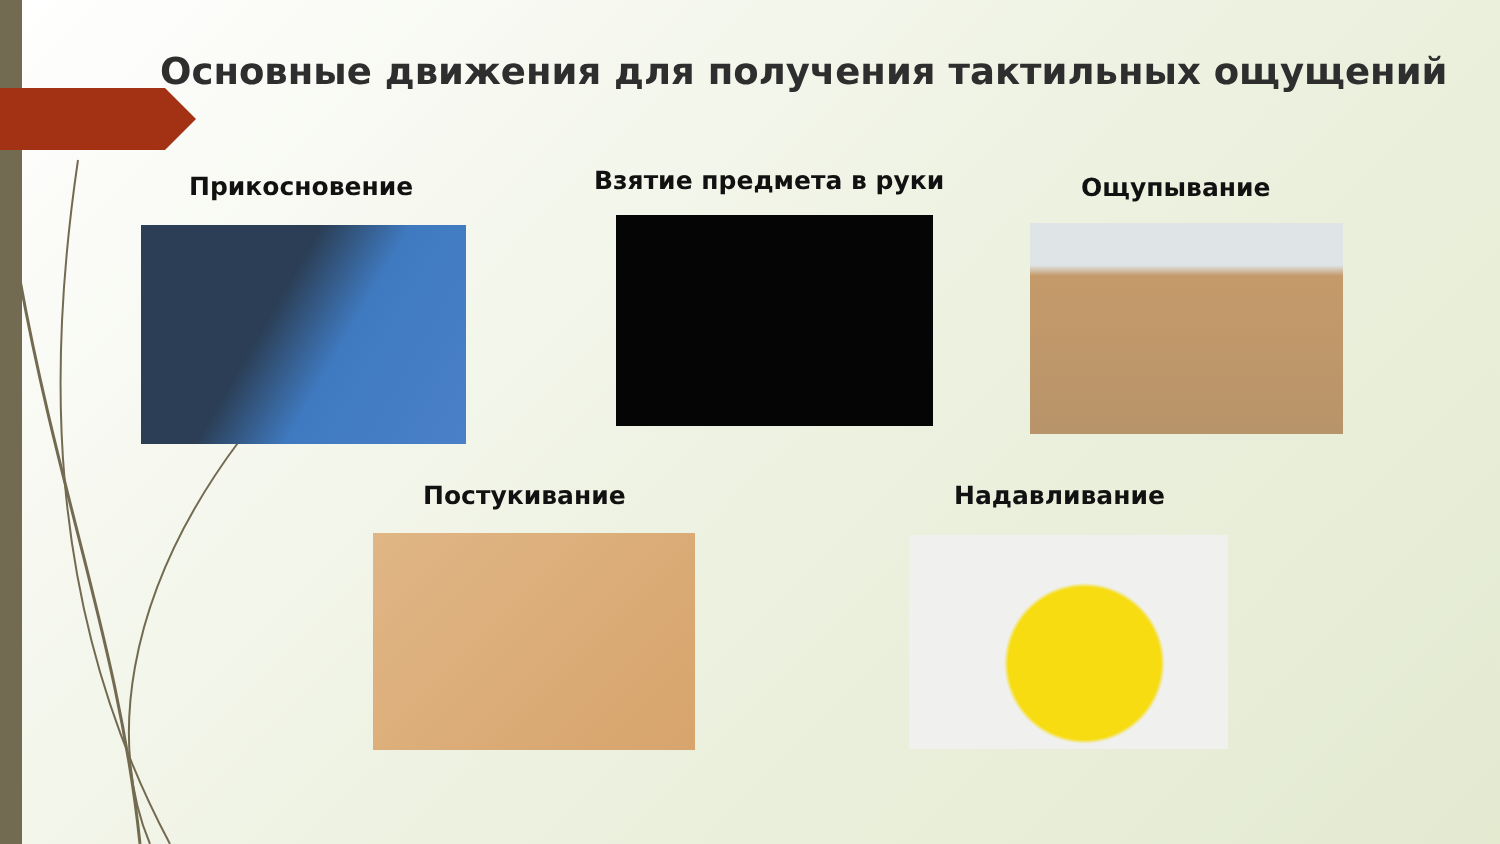Основные движения для получения тактильных ощущений
Прикосновение Взятие предмета в руки Ощупывание
Постукивание Надавливание